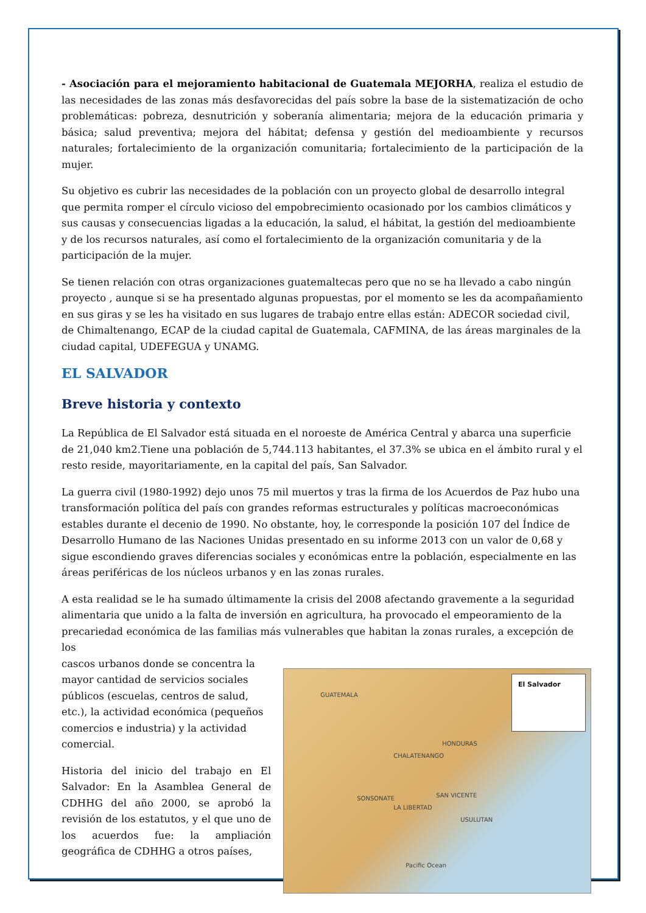- Asociación para el mejoramiento habitacional de Guatemala MEJORHA, realiza el estudio de las necesidades de las zonas más desfavorecidas del país sobre la base de la sistematización de ocho problemáticas: pobreza, desnutrición y soberanía alimentaria; mejora de la educación primaria y básica; salud preventiva; mejora del hábitat; defensa y gestión del medioambiente y recursos naturales; fortalecimiento de la organización comunitaria; fortalecimiento de la participación de la mujer.
Su objetivo es cubrir las necesidades de la población con un proyecto global de desarrollo integral que permita romper el círculo vicioso del empobrecimiento ocasionado por los cambios climáticos y sus causas y consecuencias ligadas a la educación, la salud, el hábitat, la gestión del medioambiente y de los recursos naturales, así como el fortalecimiento de la organización comunitaria y de la participación de la mujer.
Se tienen relación con otras organizaciones guatemaltecas pero que no se ha llevado a cabo ningún proyecto , aunque si se ha presentado algunas propuestas, por el momento se les da acompañamiento en sus giras y se les ha visitado en sus lugares de trabajo entre ellas están: ADECOR sociedad civil, de Chimaltenango, ECAP de la ciudad capital de Guatemala, CAFMINA, de las áreas marginales de la ciudad capital, UDEFEGUA y UNAMG.
EL SALVADOR
Breve historia y contexto
La República de El Salvador está situada en el noroeste de América Central y abarca una superficie de 21,040 km2.Tiene una población de 5,744.113 habitantes, el 37.3% se ubica en el ámbito rural y el resto reside, mayoritariamente, en la capital del país, San Salvador.
La guerra civil (1980-1992) dejo unos 75 mil muertos y tras la firma de los Acuerdos de Paz hubo una transformación política del país con grandes reformas estructurales y políticas macroeconómicas estables durante el decenio de 1990. No obstante, hoy, le corresponde la posición 107 del Índice de Desarrollo Humano de las Naciones Unidas presentado en su informe 2013 con un valor de 0,68 y sigue escondiendo graves diferencias sociales y económicas entre la población, especialmente en las áreas periféricas de los núcleos urbanos y en las zonas rurales.
A esta realidad se le ha sumado últimamente la crisis del 2008 afectando gravemente a la seguridad alimentaria que unido a la falta de inversión en agricultura, ha provocado el empeoramiento de la precariedad económica de las familias más vulnerables que habitan la zonas rurales, a excepción de los
cascos urbanos donde se concentra la mayor cantidad de servicios sociales públicos (escuelas, centros de salud, etc.), la actividad económica (pequeños comercios e industria) y la actividad comercial.
Historia del inicio del trabajo en El Salvador: En la Asamblea General de CDHHG del año 2000, se aprobó la revisión de los estatutos, y el que uno de los acuerdos fue: la ampliación geográfica de CDHHG a otros países,
El Salvador
GUATEMALA
HONDURAS
CHALATENANGO
SONSONATE
LA LIBERTAD
SAN VICENTE
USULUTAN
Pacific Ocean